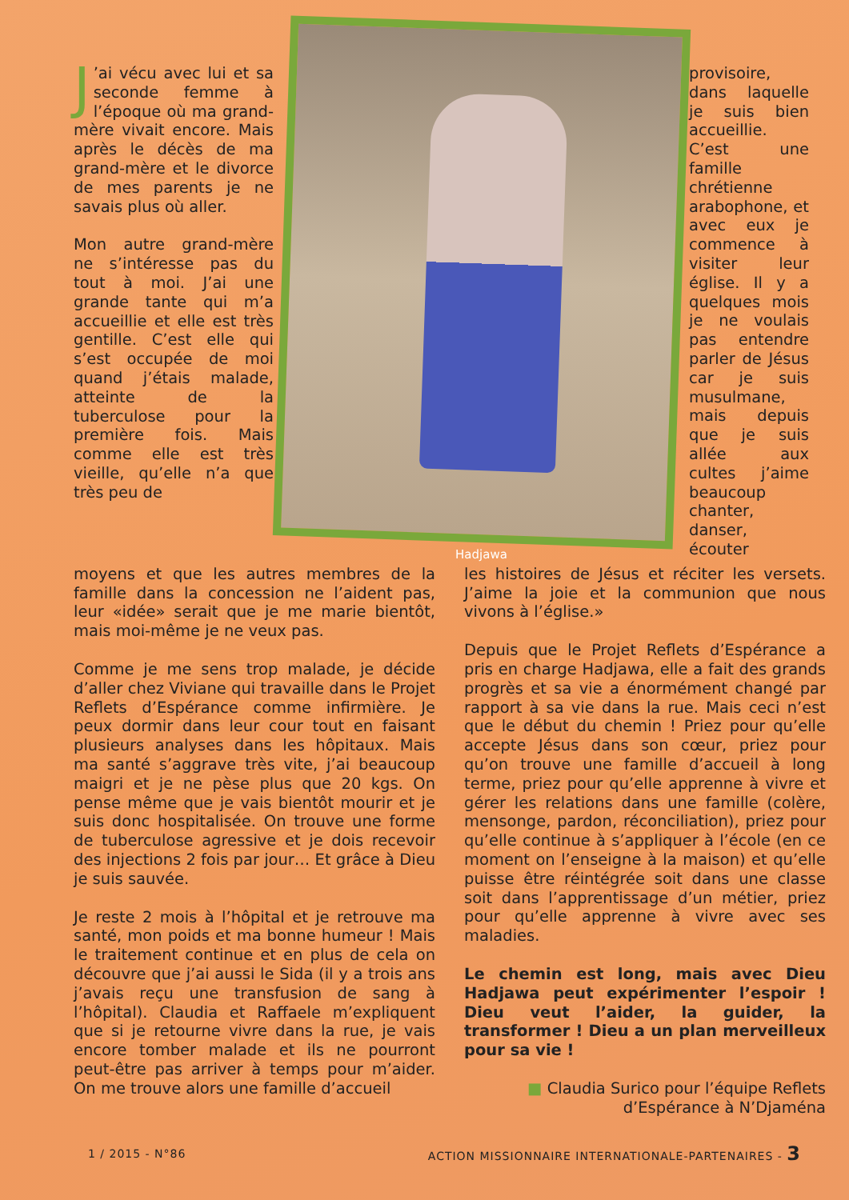J’ai vécu avec lui et sa seconde femme à l’époque où ma grand-mère vivait encore. Mais après le décès de ma grand-mère et le divorce de mes parents je ne savais plus où aller.
Mon autre grand-mère ne s’intéresse pas du tout à moi. J’ai une grande tante qui m’a accueillie et elle est très gentille. C’est elle qui s’est occupée de moi quand j’étais malade, atteinte de la tuberculose pour la première fois. Mais comme elle est très vieille, qu’elle n’a que très peu de
Hadjawa
provisoire, dans laquelle je suis bien accueillie. C’est une famille chrétienne arabophone, et avec eux je commence à visiter leur église. Il y a quelques mois je ne voulais pas entendre parler de Jésus car je suis musulmane, mais depuis que je suis allée aux cultes j’aime beaucoup chanter, danser, écouter
moyens et que les autres membres de la famille dans la concession ne l’aident pas, leur «idée» serait que je me marie bientôt, mais moi-même je ne veux pas.
Comme je me sens trop malade, je décide d’aller chez Viviane qui travaille dans le Projet Reflets d’Espérance comme infirmière. Je peux dormir dans leur cour tout en faisant plusieurs analyses dans les hôpitaux. Mais ma santé s’aggrave très vite, j’ai beaucoup maigri et je ne pèse plus que 20 kgs. On pense même que je vais bientôt mourir et je suis donc hospitalisée. On trouve une forme de tuberculose agressive et je dois recevoir des injections 2 fois par jour… Et grâce à Dieu je suis sauvée.
Je reste 2 mois à l’hôpital et je retrouve ma santé, mon poids et ma bonne humeur ! Mais le traitement continue et en plus de cela on découvre que j’ai aussi le Sida (il y a trois ans j’avais reçu une transfusion de sang à l’hôpital). Claudia et Raffaele m’expliquent que si je retourne vivre dans la rue, je vais encore tomber malade et ils ne pourront peut-être pas arriver à temps pour m’aider. On me trouve alors une famille d’accueil
les histoires de Jésus et réciter les versets. J’aime la joie et la communion que nous vivons à l’église.»
Depuis que le Projet Reflets d’Espérance a pris en charge Hadjawa, elle a fait des grands progrès et sa vie a énormément changé par rapport à sa vie dans la rue. Mais ceci n’est que le début du chemin ! Priez pour qu’elle accepte Jésus dans son cœur, priez pour qu’on trouve une famille d’accueil à long terme, priez pour qu’elle apprenne à vivre et gérer les relations dans une famille (colère, mensonge, pardon, réconciliation), priez pour qu’elle continue à s’appliquer à l’école (en ce moment on l’enseigne à la maison) et qu’elle puisse être réintégrée soit dans une classe soit dans l’apprentissage d’un métier, priez pour qu’elle apprenne à vivre avec ses maladies.
Le chemin est long, mais avec Dieu Hadjawa peut expérimenter l’espoir ! Dieu veut l’aider, la guider, la transformer ! Dieu a un plan merveilleux pour sa vie !
■ Claudia Surico pour l’équipe Reflets d’Espérance à N’Djaména
1 / 2015 - N°86 ACTION MISSIONNAIRE INTERNATIONALE-PARTENAIRES - 3